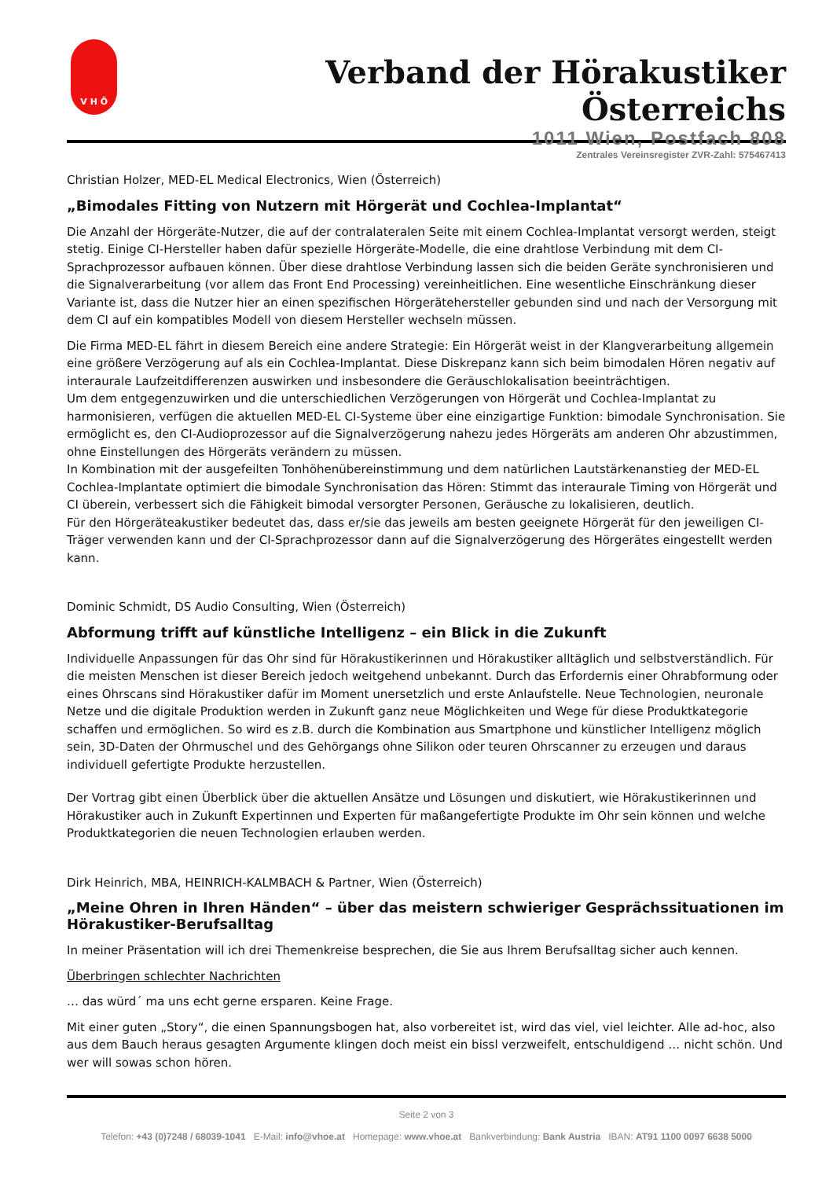V H Ö
Verband der Hörakustiker Österreichs
1011 Wien, Postfach 808
Zentrales Vereinsregister ZVR-Zahl: 575467413
Christian Holzer, MED-EL Medical Electronics, Wien (Österreich)
„Bimodales Fitting von Nutzern mit Hörgerät und Cochlea-Implantat“
Die Anzahl der Hörgeräte-Nutzer, die auf der contralateralen Seite mit einem Cochlea-Implantat versorgt werden, steigt stetig. Einige CI-Hersteller haben dafür spezielle Hörgeräte-Modelle, die eine drahtlose Verbindung mit dem CI-Sprachprozessor aufbauen können. Über diese drahtlose Verbindung lassen sich die beiden Geräte synchronisieren und die Signalverarbeitung (vor allem das Front End Processing) vereinheitlichen. Eine wesentliche Einschränkung dieser Variante ist, dass die Nutzer hier an einen spezifischen Hörgerätehersteller gebunden sind und nach der Versorgung mit dem CI auf ein kompatibles Modell von diesem Hersteller wechseln müssen.
Die Firma MED-EL fährt in diesem Bereich eine andere Strategie: Ein Hörgerät weist in der Klangverarbeitung allgemein eine größere Verzögerung auf als ein Cochlea-Implantat. Diese Diskrepanz kann sich beim bimodalen Hören negativ auf interaurale Laufzeitdifferenzen auswirken und insbesondere die Geräuschlokalisation beeinträchtigen.
Um dem entgegenzuwirken und die unterschiedlichen Verzögerungen von Hörgerät und Cochlea-Implantat zu harmonisieren, verfügen die aktuellen MED-EL CI-Systeme über eine einzigartige Funktion: bimodale Synchronisation. Sie ermöglicht es, den CI-Audioprozessor auf die Signalverzögerung nahezu jedes Hörgeräts am anderen Ohr abzustimmen, ohne Einstellungen des Hörgeräts verändern zu müssen.
In Kombination mit der ausgefeilten Tonhöhenübereinstimmung und dem natürlichen Lautstärkenanstieg der MED-EL Cochlea-Implantate optimiert die bimodale Synchronisation das Hören: Stimmt das interaurale Timing von Hörgerät und CI überein, verbessert sich die Fähigkeit bimodal versorgter Personen, Geräusche zu lokalisieren, deutlich.
Für den Hörgeräteakustiker bedeutet das, dass er/sie das jeweils am besten geeignete Hörgerät für den jeweiligen CI-Träger verwenden kann und der CI-Sprachprozessor dann auf die Signalverzögerung des Hörgerätes eingestellt werden kann.
Dominic Schmidt, DS Audio Consulting, Wien (Österreich)
Abformung trifft auf künstliche Intelligenz – ein Blick in die Zukunft
Individuelle Anpassungen für das Ohr sind für Hörakustikerinnen und Hörakustiker alltäglich und selbstverständlich. Für die meisten Menschen ist dieser Bereich jedoch weitgehend unbekannt. Durch das Erfordernis einer Ohrabformung oder eines Ohrscans sind Hörakustiker dafür im Moment unersetzlich und erste Anlaufstelle. Neue Technologien, neuronale Netze und die digitale Produktion werden in Zukunft ganz neue Möglichkeiten und Wege für diese Produktkategorie schaffen und ermöglichen. So wird es z.B. durch die Kombination aus Smartphone und künstlicher Intelligenz möglich sein, 3D-Daten der Ohrmuschel und des Gehörgangs ohne Silikon oder teuren Ohrscanner zu erzeugen und daraus individuell gefertigte Produkte herzustellen.
Der Vortrag gibt einen Überblick über die aktuellen Ansätze und Lösungen und diskutiert, wie Hörakustikerinnen und Hörakustiker auch in Zukunft Expertinnen und Experten für maßangefertigte Produkte im Ohr sein können und welche Produktkategorien die neuen Technologien erlauben werden.
Dirk Heinrich, MBA, HEINRICH-KALMBACH & Partner, Wien (Österreich)
„Meine Ohren in Ihren Händen“ – über das meistern schwieriger Gesprächssituationen im Hörakustiker-Berufsalltag
In meiner Präsentation will ich drei Themenkreise besprechen, die Sie aus Ihrem Berufsalltag sicher auch kennen.
Überbringen schlechter Nachrichten
… das würd´ ma uns echt gerne ersparen. Keine Frage.
Mit einer guten „Story“, die einen Spannungsbogen hat, also vorbereitet ist, wird das viel, viel leichter. Alle ad-hoc, also aus dem Bauch heraus gesagten Argumente klingen doch meist ein bissl verzweifelt, entschuldigend … nicht schön. Und wer will sowas schon hören.
Seite 2 von 3
Telefon: +43 (0)7248 / 68039-1041 E-Mail: info@vhoe.at Homepage: www.vhoe.at Bankverbindung: Bank Austria IBAN: AT91 1100 0097 6638 5000